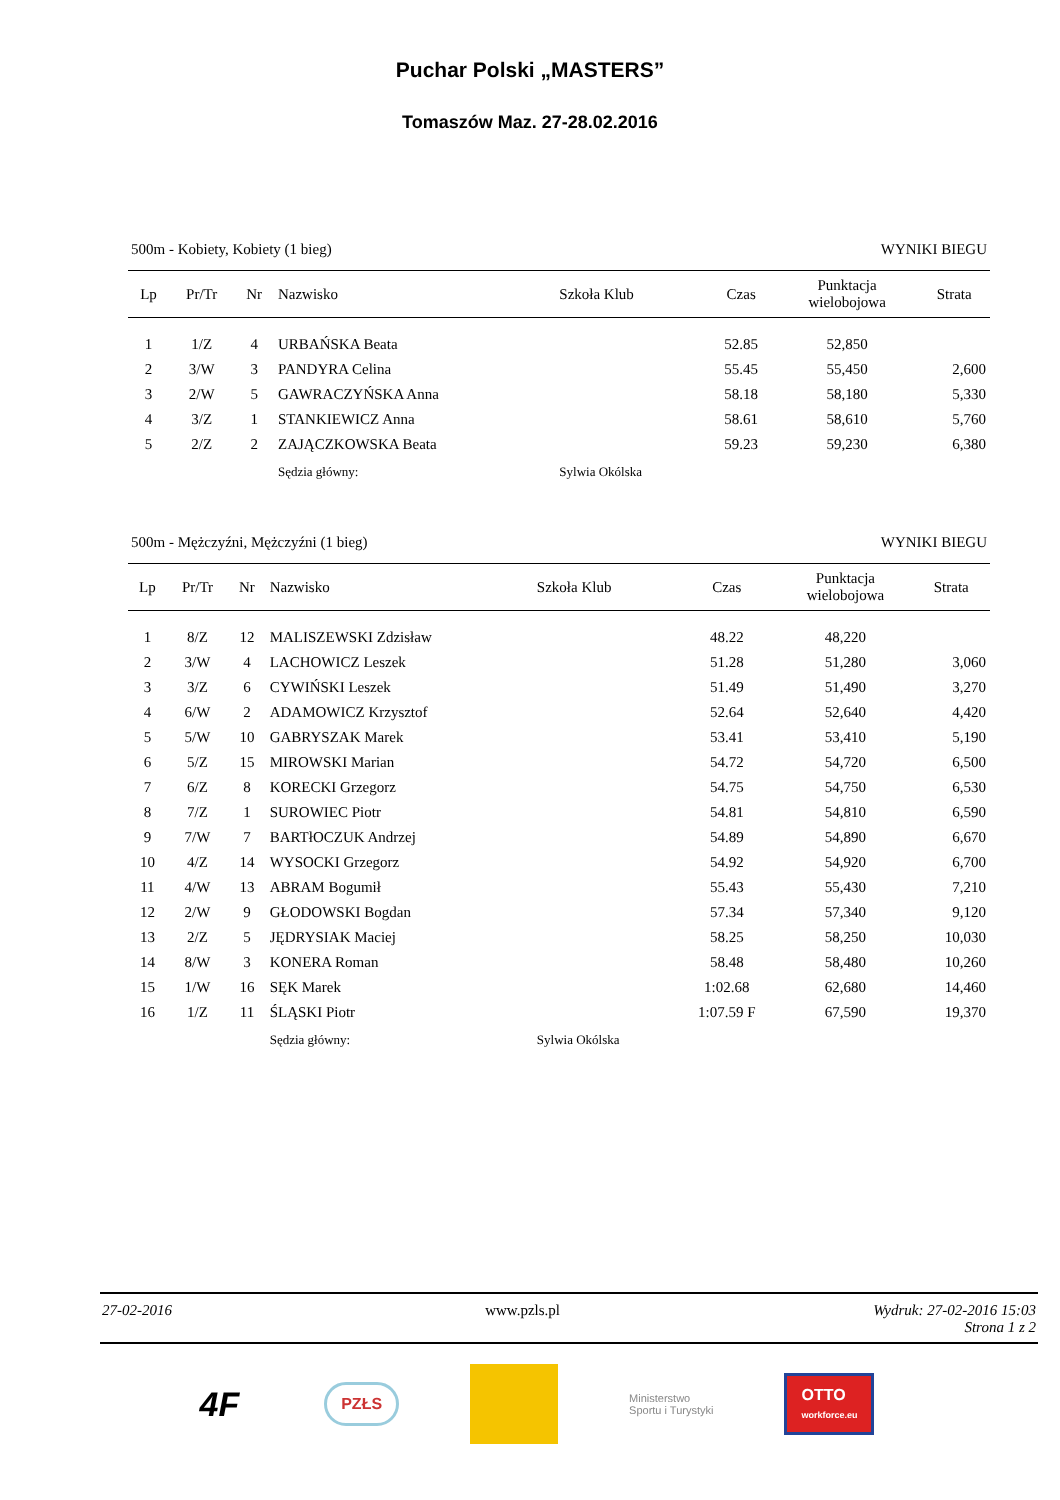Puchar Polski „MASTERS”
Tomaszów Maz. 27-28.02.2016
500m - Kobiety, Kobiety (1 bieg) WYNIKI BIEGU
| Lp | Pr/Tr | Nr | Nazwisko | Szkoła Klub | Czas | Punktacja wielobojowa | Strata |
| --- | --- | --- | --- | --- | --- | --- | --- |
| 1 | 1/Z | 4 | URBAŃSKA Beata | | 52.85 | 52,850 | |
| 2 | 3/W | 3 | PANDYRA Celina | | 55.45 | 55,450 | 2,600 |
| 3 | 2/W | 5 | GAWRACZYŃSKA Anna | | 58.18 | 58,180 | 5,330 |
| 4 | 3/Z | 1 | STANKIEWICZ Anna | | 58.61 | 58,610 | 5,760 |
| 5 | 2/Z | 2 | ZAJĄCZKOWSKA Beata | | 59.23 | 59,230 | 6,380 |
| | | | Sędzia główny: | Sylwia Okólska | | | |
500m - Mężczyźni, Mężczyźni (1 bieg) WYNIKI BIEGU
| Lp | Pr/Tr | Nr | Nazwisko | Szkoła Klub | Czas | Punktacja wielobojowa | Strata |
| --- | --- | --- | --- | --- | --- | --- | --- |
| 1 | 8/Z | 12 | MALISZEWSKI Zdzisław | | 48.22 | 48,220 | |
| 2 | 3/W | 4 | LACHOWICZ Leszek | | 51.28 | 51,280 | 3,060 |
| 3 | 3/Z | 6 | CYWIŃSKI Leszek | | 51.49 | 51,490 | 3,270 |
| 4 | 6/W | 2 | ADAMOWICZ Krzysztof | | 52.64 | 52,640 | 4,420 |
| 5 | 5/W | 10 | GABRYSZAK Marek | | 53.41 | 53,410 | 5,190 |
| 6 | 5/Z | 15 | MIROWSKI Marian | | 54.72 | 54,720 | 6,500 |
| 7 | 6/Z | 8 | KORECKI Grzegorz | | 54.75 | 54,750 | 6,530 |
| 8 | 7/Z | 1 | SUROWIEC Piotr | | 54.81 | 54,810 | 6,590 |
| 9 | 7/W | 7 | BARTłOCZUK Andrzej | | 54.89 | 54,890 | 6,670 |
| 10 | 4/Z | 14 | WYSOCKI Grzegorz | | 54.92 | 54,920 | 6,700 |
| 11 | 4/W | 13 | ABRAM Bogumił | | 55.43 | 55,430 | 7,210 |
| 12 | 2/W | 9 | GŁODOWSKI Bogdan | | 57.34 | 57,340 | 9,120 |
| 13 | 2/Z | 5 | JĘDRYSIAK Maciej | | 58.25 | 58,250 | 10,030 |
| 14 | 8/W | 3 | KONERA Roman | | 58.48 | 58,480 | 10,260 |
| 15 | 1/W | 16 | SĘK Marek | | 1:02.68 | 62,680 | 14,460 |
| 16 | 1/Z | 11 | ŚLĄSKI Piotr | | 1:07.59 F | 67,590 | 19,370 |
| | | | Sędzia główny: | Sylwia Okólska | | | |
27-02-2016 www.pzls.pl Wydruk: 27-02-2016 15:03
Strona 1 z 2
4F PZŁS Ministerstwo
Sportu i Turystyki OTTO
workforce.eu